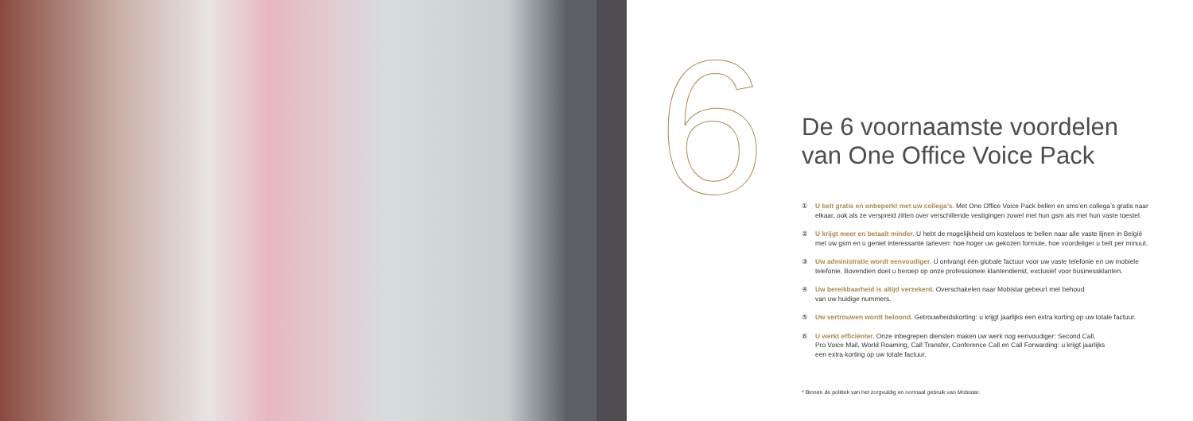6
De 6 voornaamste voordelen
van One Office Voice Pack
① U belt gratis en onbeperkt met uw collega’s. Met One Office Voice Pack bellen en sms’en collega’s gratis naar elkaar, ook als ze verspreid zitten over verschillende vestigingen zowel met hun gsm als met hun vaste toestel.
② U krijgt meer en betaalt minder. U hebt de mogelijkheid om kosteloos te bellen naar alle vaste lijnen in België met uw gsm en u geniet interessante tarieven: hoe hoger uw gekozen formule, hoe voordeliger u belt per minuut.
③ Uw administratie wordt eenvoudiger. U ontvangt één globale factuur voor uw vaste telefonie en uw mobiele telefonie. Bovendien doet u beroep op onze professionele klantendienst, exclusief voor businessklanten.
④ Uw bereikbaarheid is altijd verzekerd. Overschakelen naar Mobistar gebeurt met behoud
van uw huidige nummers.
⑤ Uw vertrouwen wordt beloond. Getrouwheidskorting: u krijgt jaarlijks een extra korting op uw totale factuur.
⑥ U werkt efficiënter. Onze inbegrepen diensten maken uw werk nog eenvoudiger: Second Call,
Pro Voice Mail, World Roaming, Call Transfer, Conference Call en Call Forwarding: u krijgt jaarlijks
een extra korting op uw totale factuur.
* Binnen de politiek van het zorgvuldig en normaal gebruik van Mobistar.